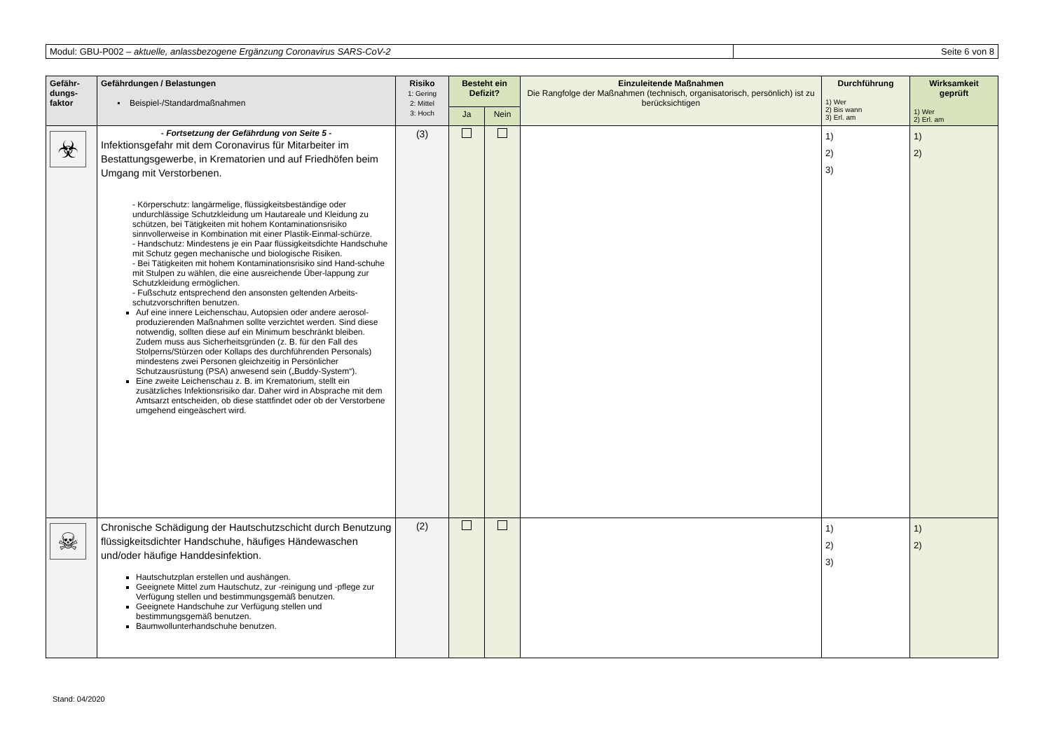Modul: GBU-P002 – aktuelle, anlassbezogene Ergänzung Coronavirus SARS-CoV-2 Seite 6 von 8
| Gefähr- dungs- faktor | Gefährdungen / Belastungen ▪ Beispiel-/Standardmaßnahmen | Risiko 1: Gering 2: Mittel 3: Hoch | Besteht ein Defizit? | | Einzuleitende Maßnahmen Die Rangfolge der Maßnahmen (technisch, organisatorisch, persönlich) ist zu berücksichtigen | Durchführung 1) Wer 2) Bis wann 3) Erl. am | Wirksamkeit geprüft 1) Wer 2) Erl. am |
| --- | --- | --- | --- | --- | --- | --- | --- |
| | | | Ja | Nein | | | |
| ☣ | - Fortsetzung der Gefährdung von Seite 5 - Infektionsgefahr mit dem Coronavirus für Mitarbeiter im Bestattungsgewerbe, in Krematorien und auf Friedhöfen beim Umgang mit Verstorbenen. - Körperschutz: langärmelige, flüssigkeitsbeständige oder undurchlässige Schutzkleidung um Hautareale und Kleidung zu schützen, bei Tätigkeiten mit hohem Kontaminationsrisiko sinnvollerweise in Kombination mit einer Plastik-Einmal-schürze. - Handschutz: Mindestens je ein Paar flüssigkeitsdichte Handschuhe mit Schutz gegen mechanische und biologische Risiken. - Bei Tätigkeiten mit hohem Kontaminationsrisiko sind Hand-schuhe mit Stulpen zu wählen, die eine ausreichende Über-lappung zur Schutzkleidung ermöglichen. - Fußschutz entsprechend den ansonsten geltenden Arbeits-schutzvorschriften benutzen. Auf eine innere Leichenschau, Autopsien oder andere aerosol-produzierenden Maßnahmen sollte verzichtet werden. Sind diese notwendig, sollten diese auf ein Minimum beschränkt bleiben. Zudem muss aus Sicherheitsgründen (z. B. für den Fall des Stolperns/Stürzen oder Kollaps des durchführenden Personals) mindestens zwei Personen gleichzeitig in Persönlicher Schutzausrüstung (PSA) anwesend sein („Buddy-System“). Eine zweite Leichenschau z. B. im Krematorium, stellt ein zusätzliches Infektionsrisiko dar. Daher wird in Absprache mit dem Amtsarzt entscheiden, ob diese stattfindet oder ob der Verstorbene umgehend eingeäschert wird. | (3) | | | | 1) 2) 3) | 1) 2) |
| ☠ | Chronische Schädigung der Hautschutzschicht durch Benutzung flüssigkeitsdichter Handschuhe, häufiges Händewaschen und/oder häufige Handdesinfektion. Hautschutzplan erstellen und aushängen. Geeignete Mittel zum Hautschutz, zur -reinigung und -pflege zur Verfügung stellen und bestimmungsgemäß benutzen. Geeignete Handschuhe zur Verfügung stellen und bestimmungsgemäß benutzen. Baumwollunterhandschuhe benutzen. | (2) | | | | 1) 2) 3) | 1) 2) |
Stand: 04/2020